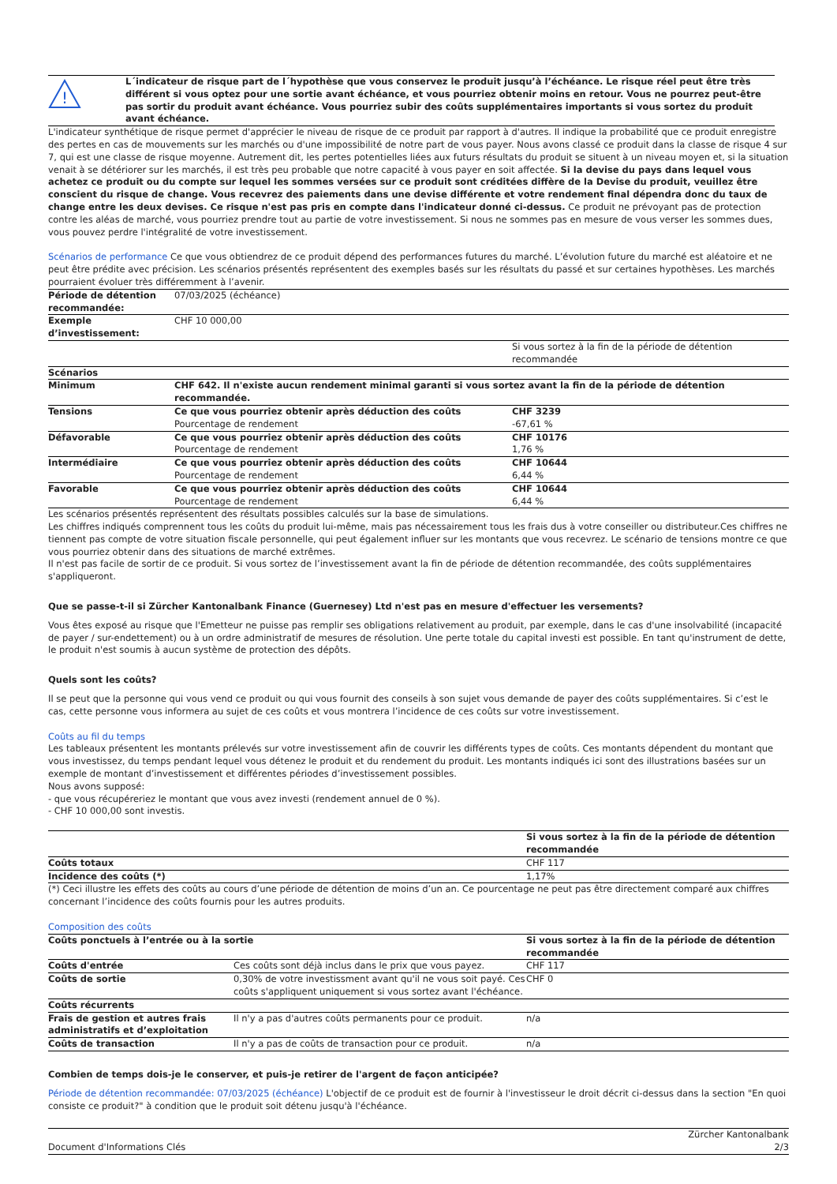!
L´indicateur de risque part de l´hypothèse que vous conservez le produit jusqu’à l’échéance. Le risque réel peut être très différent si vous optez pour une sortie avant échéance, et vous pourriez obtenir moins en retour. Vous ne pourrez peut-être pas sortir du produit avant échéance. Vous pourriez subir des coûts supplémentaires importants si vous sortez du produit avant échéance.
L'indicateur synthétique de risque permet d'apprécier le niveau de risque de ce produit par rapport à d'autres. Il indique la probabilité que ce produit enregistre des pertes en cas de mouvements sur les marchés ou d'une impossibilité de notre part de vous payer. Nous avons classé ce produit dans la classe de risque 4 sur 7, qui est une classe de risque moyenne. Autrement dit, les pertes potentielles liées aux futurs résultats du produit se situent à un niveau moyen et, si la situation venait à se détériorer sur les marchés, il est très peu probable que notre capacité à vous payer en soit affectée. Si la devise du pays dans lequel vous achetez ce produit ou du compte sur lequel les sommes versées sur ce produit sont créditées diffère de la Devise du produit, veuillez être conscient du risque de change. Vous recevrez des paiements dans une devise différente et votre rendement final dépendra donc du taux de change entre les deux devises. Ce risque n'est pas pris en compte dans l'indicateur donné ci-dessus. Ce produit ne prévoyant pas de protection contre les aléas de marché, vous pourriez prendre tout au partie de votre investissement. Si nous ne sommes pas en mesure de vous verser les sommes dues, vous pouvez perdre l'intégralité de votre investissement.
Scénarios de performance Ce que vous obtiendrez de ce produit dépend des performances futures du marché. L’évolution future du marché est aléatoire et ne peut être prédite avec précision. Les scénarios présentés représentent des exemples basés sur les résultats du passé et sur certaines hypothèses. Les marchés pourraient évoluer très différemment à l’avenir.
| Période de détention recommandée: | 07/03/2025 (échéance) | |
| Exemple d’investissement: | CHF 10 000,00 | |
| | | Si vous sortez à la fin de la période de détention recommandée |
| Scénarios | | |
| Minimum | CHF 642. Il n'existe aucun rendement minimal garanti si vous sortez avant la fin de la période de détention recommandée. | |
| Tensions | Ce que vous pourriez obtenir après déduction des coûts Pourcentage de rendement | CHF 3239 -67,61 % |
| Défavorable | Ce que vous pourriez obtenir après déduction des coûts Pourcentage de rendement | CHF 10176 1,76 % |
| Intermédiaire | Ce que vous pourriez obtenir après déduction des coûts Pourcentage de rendement | CHF 10644 6,44 % |
| Favorable | Ce que vous pourriez obtenir après déduction des coûts Pourcentage de rendement | CHF 10644 6,44 % |
Les scénarios présentés représentent des résultats possibles calculés sur la base de simulations.
Les chiffres indiqués comprennent tous les coûts du produit lui-même, mais pas nécessairement tous les frais dus à votre conseiller ou distributeur.Ces chiffres ne tiennent pas compte de votre situation fiscale personnelle, qui peut également influer sur les montants que vous recevrez. Le scénario de tensions montre ce que vous pourriez obtenir dans des situations de marché extrêmes.
Il n'est pas facile de sortir de ce produit. Si vous sortez de l’investissement avant la fin de période de détention recommandée, des coûts supplémentaires s'appliqueront.
Que se passe-t-il si Zürcher Kantonalbank Finance (Guernesey) Ltd n'est pas en mesure d'effectuer les versements?
Vous êtes exposé au risque que l'Emetteur ne puisse pas remplir ses obligations relativement au produit, par exemple, dans le cas d'une insolvabilité (incapacité de payer / sur-endettement) ou à un ordre administratif de mesures de résolution. Une perte totale du capital investi est possible. En tant qu'instrument de dette, le produit n'est soumis à aucun système de protection des dépôts.
Quels sont les coûts?
Il se peut que la personne qui vous vend ce produit ou qui vous fournit des conseils à son sujet vous demande de payer des coûts supplémentaires. Si c’est le cas, cette personne vous informera au sujet de ces coûts et vous montrera l’incidence de ces coûts sur votre investissement.
Coûts au fil du temps
Les tableaux présentent les montants prélevés sur votre investissement afin de couvrir les différents types de coûts. Ces montants dépendent du montant que vous investissez, du temps pendant lequel vous détenez le produit et du rendement du produit. Les montants indiqués ici sont des illustrations basées sur un exemple de montant d’investissement et différentes périodes d’investissement possibles.
Nous avons supposé:
- que vous récupéreriez le montant que vous avez investi (rendement annuel de 0 %).
- CHF 10 000,00 sont investis.
| | Si vous sortez à la fin de la période de détention recommandée |
| Coûts totaux | CHF 117 |
| Incidence des coûts (*) | 1,17% |
(*) Ceci illustre les effets des coûts au cours d’une période de détention de moins d’un an. Ce pourcentage ne peut pas être directement comparé aux chiffres concernant l’incidence des coûts fournis pour les autres produits.
Composition des coûts
| Coûts ponctuels à l’entrée ou à la sortie | | Si vous sortez à la fin de la période de détention recommandée |
| --- | --- | --- |
| Coûts d'entrée | Ces coûts sont déjà inclus dans le prix que vous payez. | CHF 117 |
| Coûts de sortie | 0,30% de votre investissment avant qu'il ne vous soit payé. Ces coûts s'appliquent uniquement si vous sortez avant l'échéance. | CHF 0 |
| Coûts récurrents | | |
| Frais de gestion et autres frais administratifs et d’exploitation | Il n'y a pas d'autres coûts permanents pour ce produit. | n/a |
| Coûts de transaction | Il n'y a pas de coûts de transaction pour ce produit. | n/a |
Combien de temps dois-je le conserver, et puis-je retirer de l'argent de façon anticipée?
Période de détention recommandée: 07/03/2025 (échéance) L'objectif de ce produit est de fournir à l'investisseur le droit décrit ci-dessus dans la section "En quoi consiste ce produit?" à condition que le produit soit détenu jusqu'à l'échéance.
Document d'Informations Clés Zürcher Kantonalbank
2/3